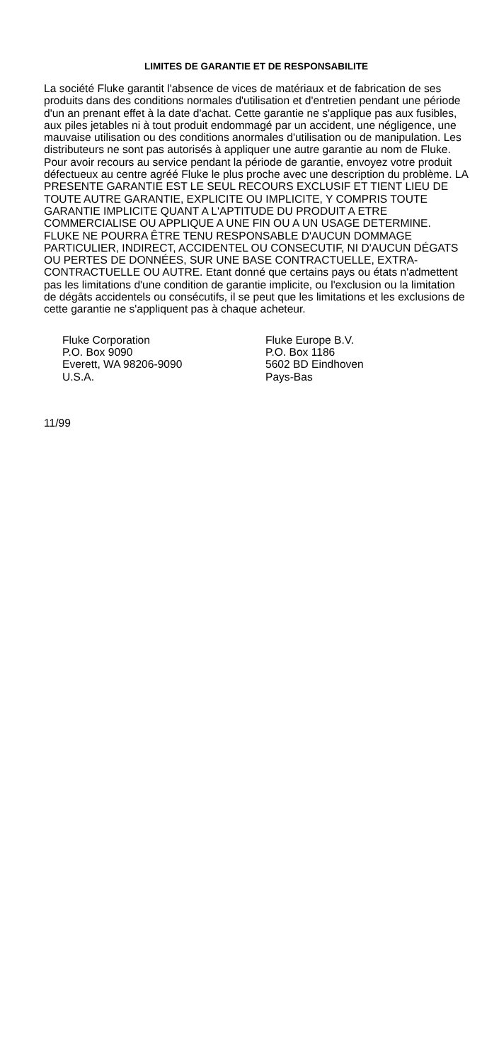LIMITES DE GARANTIE ET DE RESPONSABILITE
La société Fluke garantit l'absence de vices de matériaux et de fabrication de ses produits dans des conditions normales d'utilisation et d'entretien pendant une période d'un an prenant effet à la date d'achat. Cette garantie ne s'applique pas aux fusibles, aux piles jetables ni à tout produit endommagé par un accident, une négligence, une mauvaise utilisation ou des conditions anormales d'utilisation ou de manipulation. Les distributeurs ne sont pas autorisés à appliquer une autre garantie au nom de Fluke. Pour avoir recours au service pendant la période de garantie, envoyez votre produit défectueux au centre agréé Fluke le plus proche avec une description du problème. LA PRESENTE GARANTIE EST LE SEUL RECOURS EXCLUSIF ET TIENT LIEU DE TOUTE AUTRE GARANTIE, EXPLICITE OU IMPLICITE, Y COMPRIS TOUTE GARANTIE IMPLICITE QUANT A L'APTITUDE DU PRODUIT A ETRE COMMERCIALISE OU APPLIQUE A UNE FIN OU A UN USAGE DETERMINE. FLUKE NE POURRA ÊTRE TENU RESPONSABLE D'AUCUN DOMMAGE PARTICULIER, INDIRECT, ACCIDENTEL OU CONSECUTIF, NI D'AUCUN DÉGATS OU PERTES DE DONNÉES, SUR UNE BASE CONTRACTUELLE, EXTRA-CONTRACTUELLE OU AUTRE. Etant donné que certains pays ou états n'admettent pas les limitations d'une condition de garantie implicite, ou l'exclusion ou la limitation de dégâts accidentels ou consécutifs, il se peut que les limitations et les exclusions de cette garantie ne s'appliquent pas à chaque acheteur.
Fluke Corporation
P.O. Box 9090
Everett, WA 98206-9090
U.S.A.
Fluke Europe B.V.
P.O. Box 1186
5602 BD Eindhoven
Pays-Bas
11/99